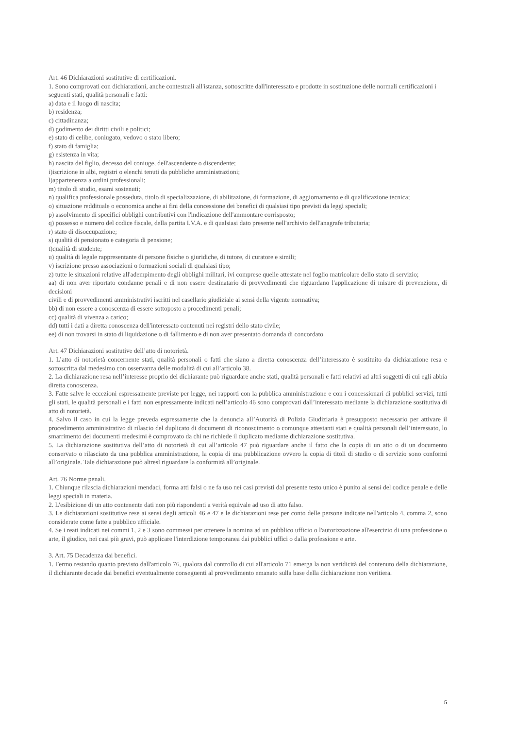Art. 46 Dichiarazioni sostitutive di certificazioni.
1. Sono comprovati con dichiarazioni, anche contestuali all'istanza, sottoscritte dall'interessato e prodotte in sostituzione delle normali certificazioni i
seguenti stati, qualità personali e fatti:
a) data e il luogo di nascita;
b) residenza;
c) cittadinanza;
d) godimento dei diritti civili e politici;
e) stato di celibe, coniugato, vedovo o stato libero;
f) stato di famiglia;
g) esistenza in vita;
h) nascita del figlio, decesso del coniuge, dell'ascendente o discendente;
i)iscrizione in albi, registri o elenchi tenuti da pubbliche amministrazioni;
l)appartenenza a ordini professionali;
m) titolo di studio, esami sostenuti;
n) qualifica professionale posseduta, titolo di specializzazione, di abilitazione, di formazione, di aggiornamento e di qualificazione tecnica;
o) situazione reddituale o economica anche ai fini della concessione dei benefici di qualsiasi tipo previsti da leggi speciali;
p) assolvimento di specifici obblighi contributivi con l'indicazione dell'ammontare corrisposto;
q) possesso e numero del codice fiscale, della partita I.V.A. e di qualsiasi dato presente nell'archivio dell'anagrafe tributaria;
r) stato di disoccupazione;
s) qualità di pensionato e categoria di pensione;
t)qualità di studente;
u) qualità di legale rappresentante di persone fisiche o giuridiche, di tutore, di curatore e simili;
v) iscrizione presso associazioni o formazioni sociali di qualsiasi tipo;
z) tutte le situazioni relative all'adempimento degli obblighi militari, ivi comprese quelle attestate nel foglio matricolare dello stato di servizio;
aa) di non aver riportato condanne penali e di non essere destinatario di provvedimenti che riguardano l'applicazione di misure di prevenzione, di decisioni
civili e di provvedimenti amministrativi iscritti nel casellario giudiziale ai sensi della vigente normativa;
bb) di non essere a conoscenza di essere sottoposto a procedimenti penali;
cc) qualità di vivenza a carico;
dd) tutti i dati a diretta conoscenza dell'interessato contenuti nei registri dello stato civile;
ee) di non trovarsi in stato di liquidazione o di fallimento e di non aver presentato domanda di concordato
Art. 47 Dichiarazioni sostitutive dell’atto di notorietà.
1. L’atto di notorietà concernente stati, qualità personali o fatti che siano a diretta conoscenza dell’interessato è sostituito da dichiarazione resa e sottoscritta dal medesimo con osservanza delle modalità di cui all’articolo 38.
2. La dichiarazione resa nell’interesse proprio del dichiarante può riguardare anche stati, qualità personali e fatti relativi ad altri soggetti di cui egli abbia diretta conoscenza.
3. Fatte salve le eccezioni espressamente previste per legge, nei rapporti con la pubblica amministrazione e con i concessionari di pubblici servizi, tutti gli stati, le qualità personali e i fatti non espressamente indicati nell’articolo 46 sono comprovati dall’interessato mediante la dichiarazione sostitutiva di atto di notorietà.
4. Salvo il caso in cui la legge preveda espressamente che la denuncia all’Autorità di Polizia Giudiziaria è presupposto necessario per attivare il procedimento amministrativo di rilascio del duplicato di documenti di riconoscimento o comunque attestanti stati e qualità personali dell’interessato, lo smarrimento dei documenti medesimi è comprovato da chi ne richiede il duplicato mediante dichiarazione sostitutiva.
5. La dichiarazione sostitutiva dell’atto di notorietà di cui all’articolo 47 può riguardare anche il fatto che la copia di un atto o di un documento conservato o rilasciato da una pubblica amministrazione, la copia di una pubblicazione ovvero la copia di titoli di studio o di servizio sono conformi all’originale. Tale dichiarazione può altresì riguardare la conformità all’originale.
Art. 76 Norme penali.
1. Chiunque rilascia dichiarazioni mendaci, forma atti falsi o ne fa uso nei casi previsti dal presente testo unico è punito ai sensi del codice penale e delle leggi speciali in materia.
2. L'esibizione di un atto contenente dati non più rispondenti a verità equivale ad uso di atto falso.
3. Le dichiarazioni sostitutive rese ai sensi degli articoli 46 e 47 e le dichiarazioni rese per conto delle persone indicate nell'articolo 4, comma 2, sono considerate come fatte a pubblico ufficiale.
4. Se i reati indicati nei commi 1, 2 e 3 sono commessi per ottenere la nomina ad un pubblico ufficio o l'autorizzazione all'esercizio di una professione o arte, il giudice, nei casi più gravi, può applicare l'interdizione temporanea dai pubblici uffici o dalla professione e arte.
3. Art. 75 Decadenza dai benefici.
1. Fermo restando quanto previsto dall'articolo 76, qualora dal controllo di cui all'articolo 71 emerga la non veridicità del contenuto della dichiarazione, il dichiarante decade dai benefici eventualmente conseguenti al provvedimento emanato sulla base della dichiarazione non veritiera.
5